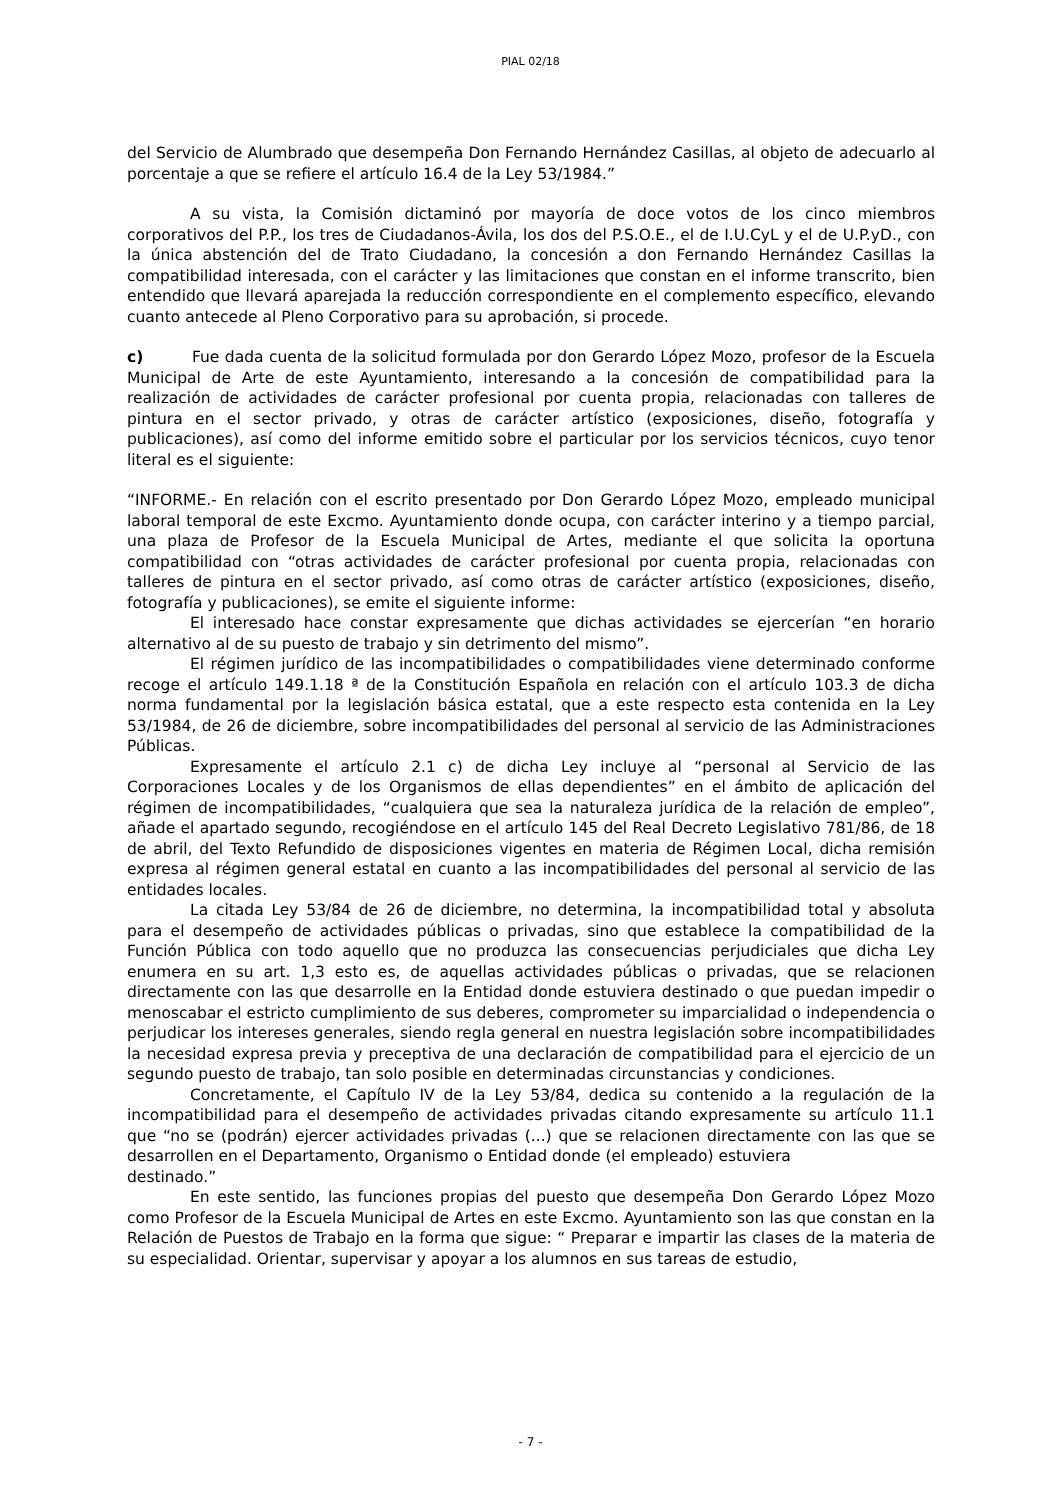PIAL 02/18
del Servicio de Alumbrado que desempeña Don Fernando Hernández Casillas, al objeto de adecuarlo al porcentaje a que se refiere el artículo 16.4 de la Ley 53/1984.”
A su vista, la Comisión dictaminó por mayoría de doce votos de los cinco miembros corporativos del P.P., los tres de Ciudadanos-Ávila, los dos del P.S.O.E., el de I.U.CyL y el de U.P.yD., con la única abstención del de Trato Ciudadano, la concesión a don Fernando Hernández Casillas la compatibilidad interesada, con el carácter y las limitaciones que constan en el informe transcrito, bien entendido que llevará aparejada la reducción correspondiente en el complemento específico, elevando cuanto antecede al Pleno Corporativo para su aprobación, si procede.
c) Fue dada cuenta de la solicitud formulada por don Gerardo López Mozo, profesor de la Escuela Municipal de Arte de este Ayuntamiento, interesando a la concesión de compatibilidad para la realización de actividades de carácter profesional por cuenta propia, relacionadas con talleres de pintura en el sector privado, y otras de carácter artístico (exposiciones, diseño, fotografía y publicaciones), así como del informe emitido sobre el particular por los servicios técnicos, cuyo tenor literal es el siguiente:
“INFORME.- En relación con el escrito presentado por Don Gerardo López Mozo, empleado municipal laboral temporal de este Excmo. Ayuntamiento donde ocupa, con carácter interino y a tiempo parcial, una plaza de Profesor de la Escuela Municipal de Artes, mediante el que solicita la oportuna compatibilidad con “otras actividades de carácter profesional por cuenta propia, relacionadas con talleres de pintura en el sector privado, así como otras de carácter artístico (exposiciones, diseño, fotografía y publicaciones), se emite el siguiente informe:
El interesado hace constar expresamente que dichas actividades se ejercerían “en horario alternativo al de su puesto de trabajo y sin detrimento del mismo”.
El régimen jurídico de las incompatibilidades o compatibilidades viene determinado conforme recoge el artículo 149.1.18 ª de la Constitución Española en relación con el artículo 103.3 de dicha norma fundamental por la legislación básica estatal, que a este respecto esta contenida en la Ley 53/1984, de 26 de diciembre, sobre incompatibilidades del personal al servicio de las Administraciones Públicas.
Expresamente el artículo 2.1 c) de dicha Ley incluye al “personal al Servicio de las Corporaciones Locales y de los Organismos de ellas dependientes” en el ámbito de aplicación del régimen de incompatibilidades, “cualquiera que sea la naturaleza jurídica de la relación de empleo”, añade el apartado segundo, recogiéndose en el artículo 145 del Real Decreto Legislativo 781/86, de 18 de abril, del Texto Refundido de disposiciones vigentes en materia de Régimen Local, dicha remisión expresa al régimen general estatal en cuanto a las incompatibilidades del personal al servicio de las entidades locales.
La citada Ley 53/84 de 26 de diciembre, no determina, la incompatibilidad total y absoluta para el desempeño de actividades públicas o privadas, sino que establece la compatibilidad de la Función Pública con todo aquello que no produzca las consecuencias perjudiciales que dicha Ley enumera en su art. 1,3 esto es, de aquellas actividades públicas o privadas, que se relacionen directamente con las que desarrolle en la Entidad donde estuviera destinado o que puedan impedir o menoscabar el estricto cumplimiento de sus deberes, comprometer su imparcialidad o independencia o perjudicar los intereses generales, siendo regla general en nuestra legislación sobre incompatibilidades la necesidad expresa previa y preceptiva de una declaración de compatibilidad para el ejercicio de un segundo puesto de trabajo, tan solo posible en determinadas circunstancias y condiciones.
Concretamente, el Capítulo IV de la Ley 53/84, dedica su contenido a la regulación de la incompatibilidad para el desempeño de actividades privadas citando expresamente su artículo 11.1 que “no se (podrán) ejercer actividades privadas (...) que se relacionen directamente con las que se desarrollen en el Departamento, Organismo o Entidad donde (el empleado) estuviera
destinado.”
En este sentido, las funciones propias del puesto que desempeña Don Gerardo López Mozo como Profesor de la Escuela Municipal de Artes en este Excmo. Ayuntamiento son las que constan en la Relación de Puestos de Trabajo en la forma que sigue: “ Preparar e impartir las clases de la materia de su especialidad. Orientar, supervisar y apoyar a los alumnos en sus tareas de estudio,
- 7 -